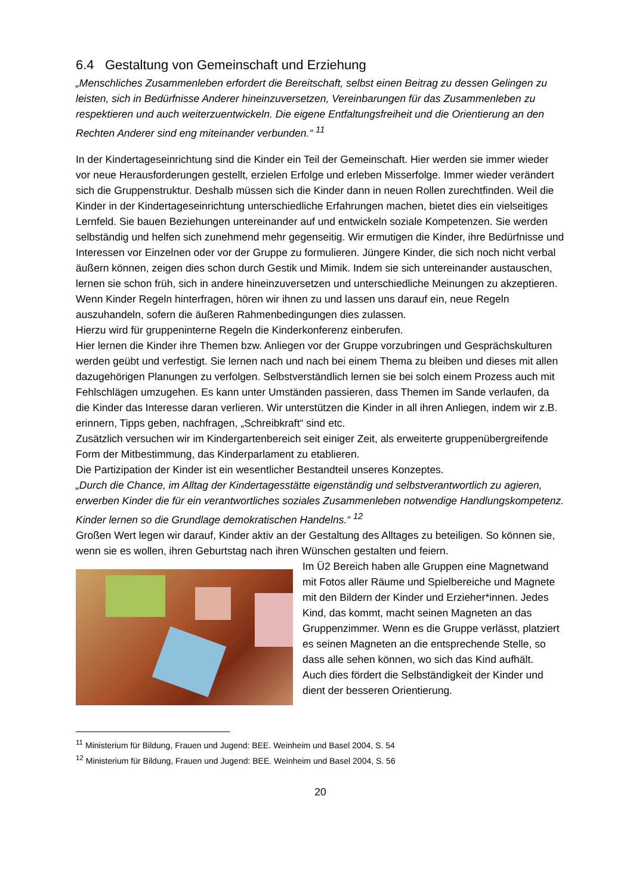6.4 Gestaltung von Gemeinschaft und Erziehung
„Menschliches Zusammenleben erfordert die Bereitschaft, selbst einen Beitrag zu dessen Gelingen zu leisten, sich in Bedürfnisse Anderer hineinzuversetzen, Vereinbarungen für das Zusammenleben zu respektieren und auch weiterzuentwickeln. Die eigene Entfaltungsfreiheit und die Orientierung an den Rechten Anderer sind eng miteinander verbunden.“ <sup>11</sup>
In der Kindertageseinrichtung sind die Kinder ein Teil der Gemeinschaft. Hier werden sie immer wieder vor neue Herausforderungen gestellt, erzielen Erfolge und erleben Misserfolge. Immer wieder verändert sich die Gruppenstruktur. Deshalb müssen sich die Kinder dann in neuen Rollen zurechtfinden. Weil die Kinder in der Kindertageseinrichtung unterschiedliche Erfahrungen machen, bietet dies ein vielseitiges Lernfeld. Sie bauen Beziehungen untereinander auf und entwickeln soziale Kompetenzen. Sie werden selbständig und helfen sich zunehmend mehr gegenseitig. Wir ermutigen die Kinder, ihre Bedürfnisse und Interessen vor Einzelnen oder vor der Gruppe zu formulieren. Jüngere Kinder, die sich noch nicht verbal äußern können, zeigen dies schon durch Gestik und Mimik. Indem sie sich untereinander austauschen, lernen sie schon früh, sich in andere hineinzuversetzen und unterschiedliche Meinungen zu akzeptieren. Wenn Kinder Regeln hinterfragen, hören wir ihnen zu und lassen uns darauf ein, neue Regeln auszuhandeln, sofern die äußeren Rahmenbedingungen dies zulassen.
Hierzu wird für gruppeninterne Regeln die Kinderkonferenz einberufen.
Hier lernen die Kinder ihre Themen bzw. Anliegen vor der Gruppe vorzubringen und Gesprächskulturen werden geübt und verfestigt. Sie lernen nach und nach bei einem Thema zu bleiben und dieses mit allen dazugehörigen Planungen zu verfolgen. Selbstverständlich lernen sie bei solch einem Prozess auch mit Fehlschlägen umzugehen. Es kann unter Umständen passieren, dass Themen im Sande verlaufen, da die Kinder das Interesse daran verlieren. Wir unterstützen die Kinder in all ihren Anliegen, indem wir z.B. erinnern, Tipps geben, nachfragen, „Schreibkraft“ sind etc.
Zusätzlich versuchen wir im Kindergartenbereich seit einiger Zeit, als erweiterte gruppenübergreifende Form der Mitbestimmung, das Kinderparlament zu etablieren.
Die Partizipation der Kinder ist ein wesentlicher Bestandteil unseres Konzeptes.
„Durch die Chance, im Alltag der Kindertagesstätte eigenständig und selbstverantwortlich zu agieren, erwerben Kinder die für ein verantwortliches soziales Zusammenleben notwendige Handlungskompetenz. Kinder lernen so die Grundlage demokratischen Handelns.“ <sup>12</sup>
Großen Wert legen wir darauf, Kinder aktiv an der Gestaltung des Alltages zu beteiligen. So können sie, wenn sie es wollen, ihren Geburtstag nach ihren Wünschen gestalten und feiern.
Im Ü2 Bereich haben alle Gruppen eine Magnetwand mit Fotos aller Räume und Spielbereiche und Magnete mit den Bildern der Kinder und Erzieher*innen. Jedes Kind, das kommt, macht seinen Magneten an das Gruppenzimmer. Wenn es die Gruppe verlässt, platziert es seinen Magneten an die entsprechende Stelle, so dass alle sehen können, wo sich das Kind aufhält.
Auch dies fördert die Selbständigkeit der Kinder und dient der besseren Orientierung.
<sup>11</sup> Ministerium für Bildung, Frauen und Jugend: BEE. Weinheim und Basel 2004, S. 54
<sup>12</sup> Ministerium für Bildung, Frauen und Jugend: BEE. Weinheim und Basel 2004, S. 56
20